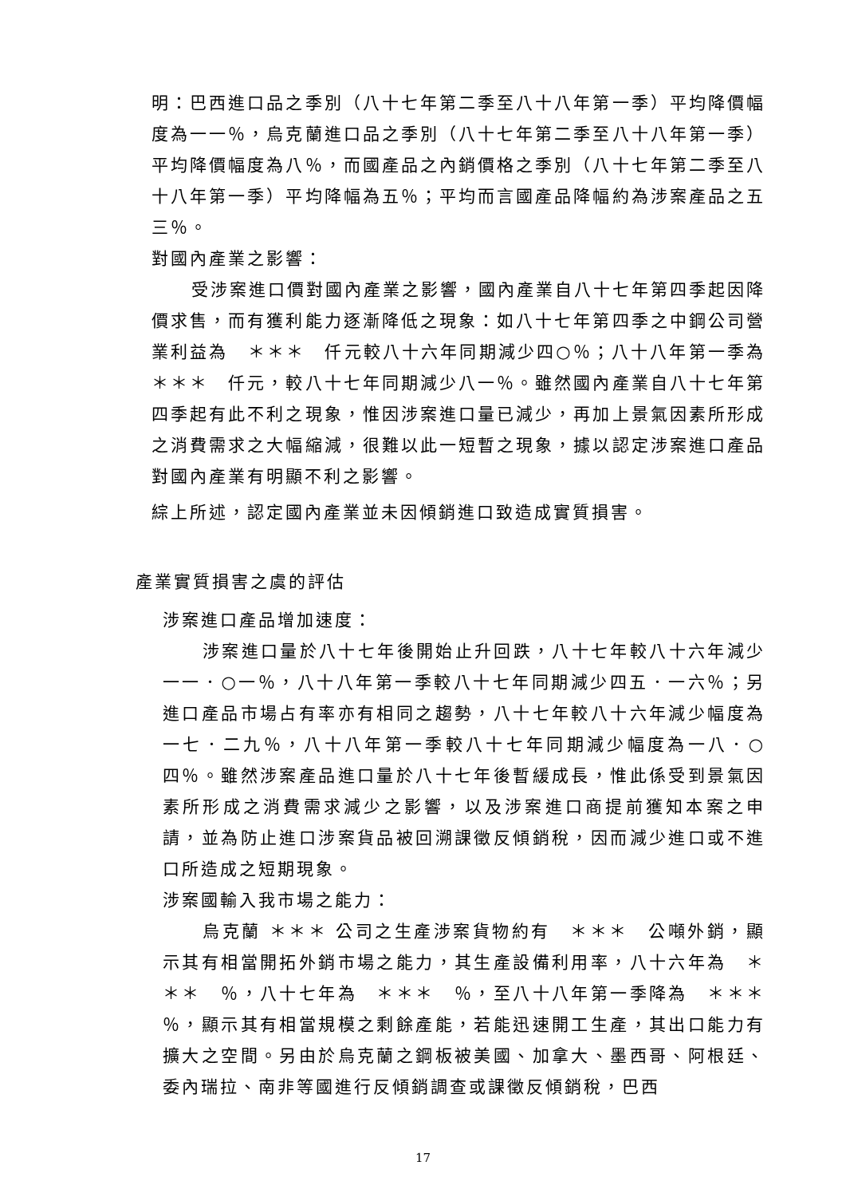明：巴西進口品之季別（八十七年第二季至八十八年第一季）平均降價幅度為一一％，烏克蘭進口品之季別（八十七年第二季至八十八年第一季）平均降價幅度為八％，而國產品之內銷價格之季別（八十七年第二季至八十八年第一季）平均降幅為五％；平均而言國產品降幅約為涉案產品之五三％。
對國內產業之影響：
受涉案進口價對國內產業之影響，國內產業自八十七年第四季起因降價求售，而有獲利能力逐漸降低之現象：如八十七年第四季之中鋼公司營業利益為　＊＊＊　仟元較八十六年同期減少四○％；八十八年第一季為　＊＊＊　仟元，較八十七年同期減少八一％。雖然國內產業自八十七年第四季起有此不利之現象，惟因涉案進口量已減少，再加上景氣因素所形成之消費需求之大幅縮減，很難以此一短暫之現象，據以認定涉案進口產品對國內產業有明顯不利之影響。
綜上所述，認定國內產業並未因傾銷進口致造成實質損害。
產業實質損害之虞的評估
涉案進口產品增加速度：
涉案進口量於八十七年後開始止升回跌，八十七年較八十六年減少一一．○一％，八十八年第一季較八十七年同期減少四五．一六％；另進口產品市場占有率亦有相同之趨勢，八十七年較八十六年減少幅度為一七．二九％，八十八年第一季較八十七年同期減少幅度為一八．○四％。雖然涉案產品進口量於八十七年後暫緩成長，惟此係受到景氣因素所形成之消費需求減少之影響，以及涉案進口商提前獲知本案之申請，並為防止進口涉案貨品被回溯課徵反傾銷稅，因而減少進口或不進口所造成之短期現象。
涉案國輸入我市場之能力：
烏克蘭 ＊＊＊ 公司之生產涉案貨物約有　＊＊＊　公噸外銷，顯示其有相當開拓外銷市場之能力，其生產設備利用率，八十六年為　＊＊＊　％，八十七年為　＊＊＊　％，至八十八年第一季降為　＊＊＊　％，顯示其有相當規模之剩餘產能，若能迅速開工生產，其出口能力有擴大之空間。另由於烏克蘭之鋼板被美國、加拿大、墨西哥、阿根廷、委內瑞拉、南非等國進行反傾銷調查或課徵反傾銷稅，巴西
17